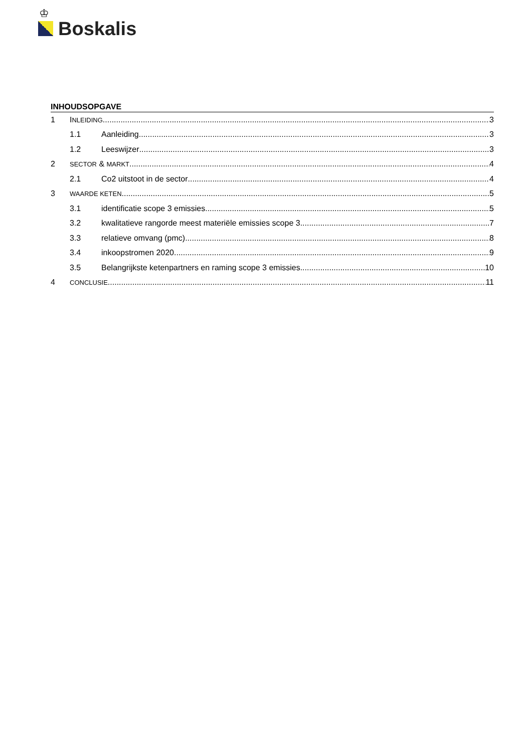♔
Boskalis
INHOUDSOPGAVE
1 INLEIDING 3
1.1 Aanleiding 3
1.2 Leeswijzer 3
2 SECTOR & MARKT 4
2.1 Co2 uitstoot in de sector 4
3 WAARDE KETEN 5
3.1 identificatie scope 3 emissies 5
3.2 kwalitatieve rangorde meest materiële emissies scope 3 7
3.3 relatieve omvang (pmc) 8
3.4 inkoopstromen 2020 9
3.5 Belangrijkste ketenpartners en raming scope 3 emissies 10
4 CONCLUSIE 11